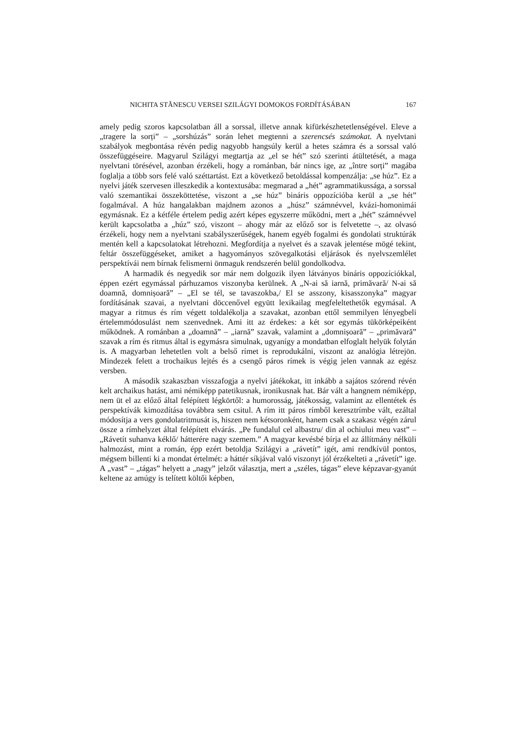NICHITA STĂNESCU VERSEI SZILÁGYI DOMOKOS FORDÍTÁSÁBAN 167
amely pedig szoros kapcsolatban áll a sorssal, illetve annak kifürkészhetetlenségével. Eleve a „tragere la sorți” – „sorshúzás” során lehet megtenni a szerencsés számokat. A nyelvtani szabályok megbontása révén pedig nagyobb hangsúly kerül a hetes számra és a sorssal való összefüggéseire. Magyarul Szilágyi megtartja az „el se hét” szó szerinti átültetését, a maga nyelvtani törésével, azonban érzékeli, hogy a románban, bár nincs ige, az „între sorți” magába foglalja a több sors felé való széttartást. Ezt a következő betoldással kompenzálja: „se húz”. Ez a nyelvi játék szervesen illeszkedik a kontextusába: megmarad a „hét” agrammatikussága, a sorssal való szemantikai összeköttetése, viszont a „se húz” bináris oppozícióba kerül a „se hét” fogalmával. A húz hangalakban majdnem azonos a „húsz” számnévvel, kvázi-homonimái egymásnak. Ez a kétféle értelem pedig azért képes egyszerre működni, mert a „hét” számnévvel került kapcsolatba a „húz” szó, viszont – ahogy már az előző sor is felvetette –, az olvasó érzékeli, hogy nem a nyelvtani szabályszerűségek, hanem egyéb fogalmi és gondolati struktúrák mentén kell a kapcsolatokat létrehozni. Megfordítja a nyelvet és a szavak jelentése mögé tekint, feltár összefüggéseket, amiket a hagyományos szövegalkotási eljárások és nyelvszemlélet perspektívái nem bírnak felismerni önmaguk rendszerén belül gondolkodva.
A harmadik és negyedik sor már nem dolgozik ilyen látványos bináris oppozíciókkal, éppen ezért egymással párhuzamos viszonyba kerülnek. A „N-ai să iarnă, primăvară/ N-ai să doamnă, domnișoară” – „El se tél, se tavaszokba,/ El se asszony, kisasszonyka” magyar fordításának szavai, a nyelvtani döccenővel együtt lexikailag megfeleltethetők egymásal. A magyar a ritmus és rím végett toldalékolja a szavakat, azonban ettől semmilyen lényegbeli értelemmódosulást nem szenvednek. Ami itt az érdekes: a két sor egymás tükörképeiként működnek. A románban a „doamnă” – „iarnă” szavak, valamint a „domnișoară” – „primăvară” szavak a rím és ritmus által is egymásra simulnak, ugyanígy a mondatban elfoglalt helyük folytán is. A magyarban lehetetlen volt a belső rímet is reprodukálni, viszont az analógia létrejön. Mindezek felett a trochaikus lejtés és a csengő páros rímek is végig jelen vannak az egész versben.
A második szakaszban visszafogja a nyelvi játékokat, itt inkább a sajátos szórend révén kelt archaikus hatást, ami némiképp patetikusnak, ironikusnak hat. Bár vált a hangnem némiképp, nem üt el az előző által felépített légkörtől: a humorosság, játékosság, valamint az ellentétek és perspektívák kimozdítása továbbra sem csitul. A rím itt páros rímből keresztrímbe vált, ezáltal módosítja a vers gondolatritmusát is, hiszen nem kétsoronként, hanem csak a szakasz végén zárul össze a rímhelyzet által felépített elvárás. „Pe fundalul cel albastru/ din al ochiului meu vast” – „Rávetít suhanva kéklő/ hátterére nagy szemem.” A magyar kevésbé bírja el az állítmány nélküli halmozást, mint a román, épp ezért betoldja Szilágyi a „rávetít” igét, ami rendkívül pontos, mégsem billenti ki a mondat értelmét: a háttér síkjával való viszonyt jól érzékelteti a „rávetít” ige. A „vast” – „tágas” helyett a „nagy” jelzőt választja, mert a „széles, tágas” eleve képzavar-gyanút keltene az amúgy is telített költői képben,